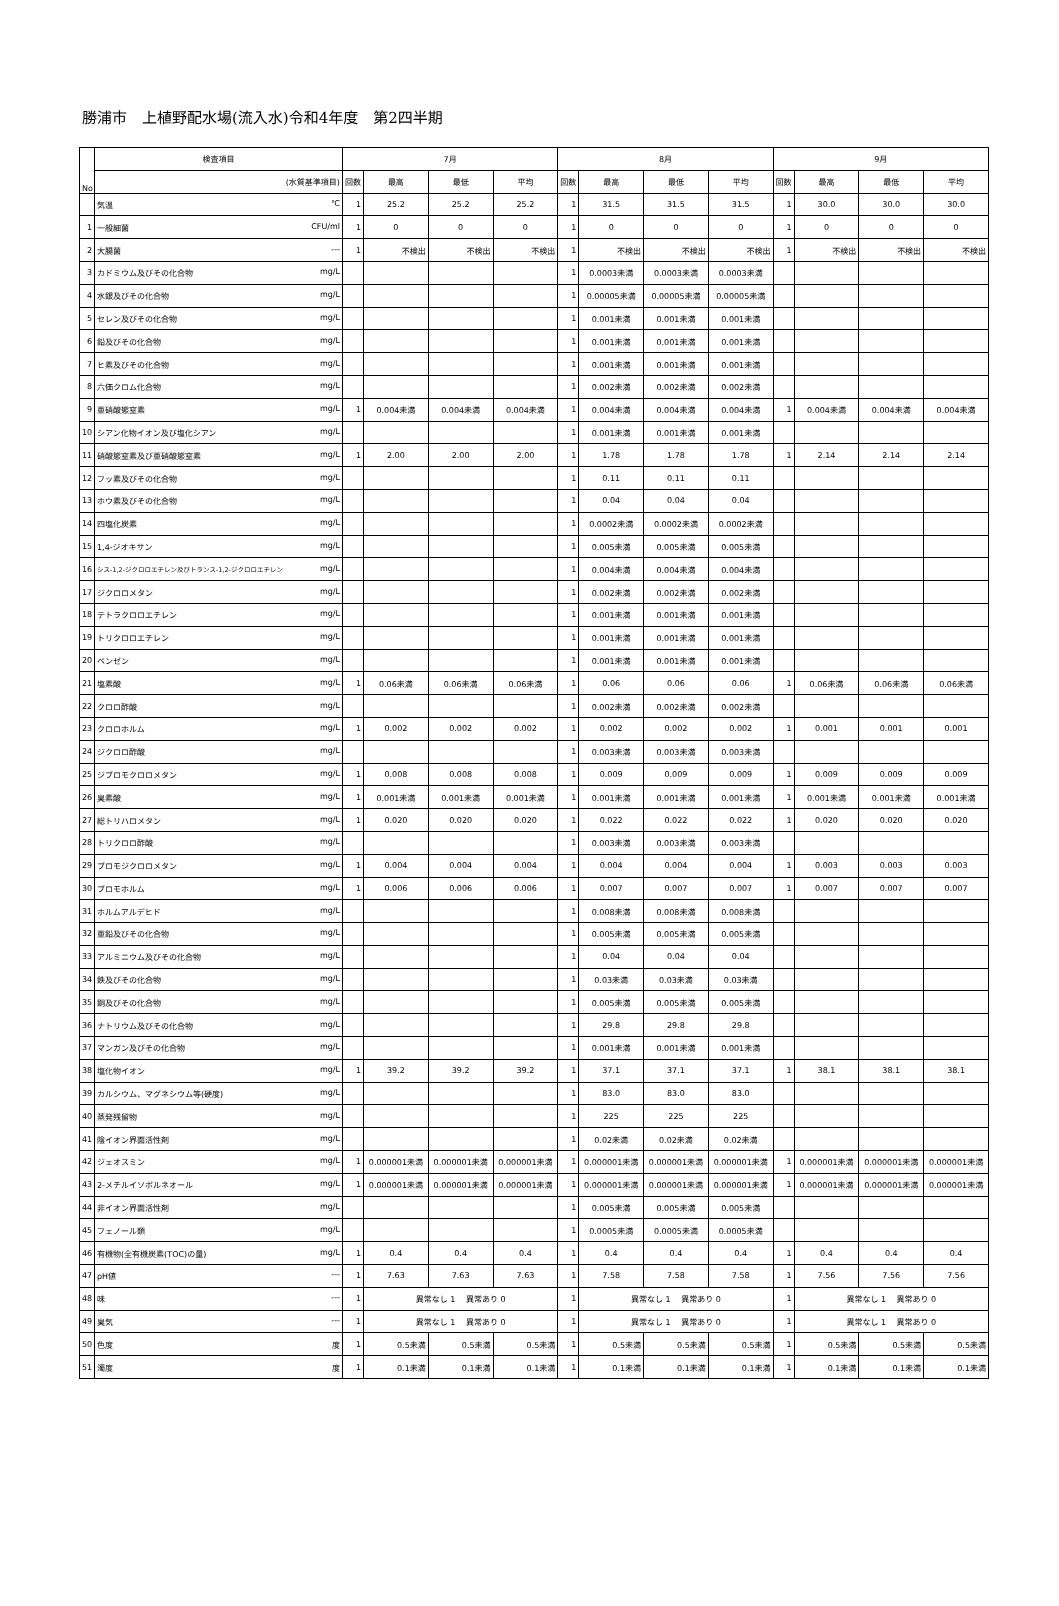勝浦市　上植野配水場(流入水)令和4年度　第2四半期
| No | 検査項目 | 7月 | | | | 8月 | | | | 9月 | | | |
| --- | --- | --- | --- | --- | --- | --- | --- | --- | --- | --- | --- | --- | --- |
| | (水質基準項目) | 回数 | 最高 | 最低 | 平均 | 回数 | 最高 | 最低 | 平均 | 回数 | 最高 | 最低 | 平均 |
| | 気温 ℃ | 1 | 25.2 | 25.2 | 25.2 | 1 | 31.5 | 31.5 | 31.5 | 1 | 30.0 | 30.0 | 30.0 |
| 1 | 一般細菌 CFU/ml | 1 | 0 | 0 | 0 | 1 | 0 | 0 | 0 | 1 | 0 | 0 | 0 |
| 2 | 大腸菌 --- | 1 | 不検出 | 不検出 | 不検出 | 1 | 不検出 | 不検出 | 不検出 | 1 | 不検出 | 不検出 | 不検出 |
| 3 | カドミウム及びその化合物 mg/L | | | | | 1 | 0.0003未満 | 0.0003未満 | 0.0003未満 | | | | |
| 4 | 水銀及びその化合物 mg/L | | | | | 1 | 0.00005未満 | 0.00005未満 | 0.00005未満 | | | | |
| 5 | セレン及びその化合物 mg/L | | | | | 1 | 0.001未満 | 0.001未満 | 0.001未満 | | | | |
| 6 | 鉛及びその化合物 mg/L | | | | | 1 | 0.001未満 | 0.001未満 | 0.001未満 | | | | |
| 7 | ヒ素及びその化合物 mg/L | | | | | 1 | 0.001未満 | 0.001未満 | 0.001未満 | | | | |
| 8 | 六価クロム化合物 mg/L | | | | | 1 | 0.002未満 | 0.002未満 | 0.002未満 | | | | |
| 9 | 亜硝酸態窒素 mg/L | 1 | 0.004未満 | 0.004未満 | 0.004未満 | 1 | 0.004未満 | 0.004未満 | 0.004未満 | 1 | 0.004未満 | 0.004未満 | 0.004未満 |
| 10 | シアン化物イオン及び塩化シアン mg/L | | | | | 1 | 0.001未満 | 0.001未満 | 0.001未満 | | | | |
| 11 | 硝酸態窒素及び亜硝酸態窒素 mg/L | 1 | 2.00 | 2.00 | 2.00 | 1 | 1.78 | 1.78 | 1.78 | 1 | 2.14 | 2.14 | 2.14 |
| 12 | フッ素及びその化合物 mg/L | | | | | 1 | 0.11 | 0.11 | 0.11 | | | | |
| 13 | ホウ素及びその化合物 mg/L | | | | | 1 | 0.04 | 0.04 | 0.04 | | | | |
| 14 | 四塩化炭素 mg/L | | | | | 1 | 0.0002未満 | 0.0002未満 | 0.0002未満 | | | | |
| 15 | 1,4-ジオキサン mg/L | | | | | 1 | 0.005未満 | 0.005未満 | 0.005未満 | | | | |
| 16 | シス-1,2-ジクロロエチレン及びトランス-1,2-ジクロロエチレン mg/L | | | | | 1 | 0.004未満 | 0.004未満 | 0.004未満 | | | | |
| 17 | ジクロロメタン mg/L | | | | | 1 | 0.002未満 | 0.002未満 | 0.002未満 | | | | |
| 18 | テトラクロロエチレン mg/L | | | | | 1 | 0.001未満 | 0.001未満 | 0.001未満 | | | | |
| 19 | トリクロロエチレン mg/L | | | | | 1 | 0.001未満 | 0.001未満 | 0.001未満 | | | | |
| 20 | ベンゼン mg/L | | | | | 1 | 0.001未満 | 0.001未満 | 0.001未満 | | | | |
| 21 | 塩素酸 mg/L | 1 | 0.06未満 | 0.06未満 | 0.06未満 | 1 | 0.06 | 0.06 | 0.06 | 1 | 0.06未満 | 0.06未満 | 0.06未満 |
| 22 | クロロ酢酸 mg/L | | | | | 1 | 0.002未満 | 0.002未満 | 0.002未満 | | | | |
| 23 | クロロホルム mg/L | 1 | 0.002 | 0.002 | 0.002 | 1 | 0.002 | 0.002 | 0.002 | 1 | 0.001 | 0.001 | 0.001 |
| 24 | ジクロロ酢酸 mg/L | | | | | 1 | 0.003未満 | 0.003未満 | 0.003未満 | | | | |
| 25 | ジブロモクロロメタン mg/L | 1 | 0.008 | 0.008 | 0.008 | 1 | 0.009 | 0.009 | 0.009 | 1 | 0.009 | 0.009 | 0.009 |
| 26 | 臭素酸 mg/L | 1 | 0.001未満 | 0.001未満 | 0.001未満 | 1 | 0.001未満 | 0.001未満 | 0.001未満 | 1 | 0.001未満 | 0.001未満 | 0.001未満 |
| 27 | 総トリハロメタン mg/L | 1 | 0.020 | 0.020 | 0.020 | 1 | 0.022 | 0.022 | 0.022 | 1 | 0.020 | 0.020 | 0.020 |
| 28 | トリクロロ酢酸 mg/L | | | | | 1 | 0.003未満 | 0.003未満 | 0.003未満 | | | | |
| 29 | ブロモジクロロメタン mg/L | 1 | 0.004 | 0.004 | 0.004 | 1 | 0.004 | 0.004 | 0.004 | 1 | 0.003 | 0.003 | 0.003 |
| 30 | ブロモホルム mg/L | 1 | 0.006 | 0.006 | 0.006 | 1 | 0.007 | 0.007 | 0.007 | 1 | 0.007 | 0.007 | 0.007 |
| 31 | ホルムアルデヒド mg/L | | | | | 1 | 0.008未満 | 0.008未満 | 0.008未満 | | | | |
| 32 | 亜鉛及びその化合物 mg/L | | | | | 1 | 0.005未満 | 0.005未満 | 0.005未満 | | | | |
| 33 | アルミニウム及びその化合物 mg/L | | | | | 1 | 0.04 | 0.04 | 0.04 | | | | |
| 34 | 鉄及びその化合物 mg/L | | | | | 1 | 0.03未満 | 0.03未満 | 0.03未満 | | | | |
| 35 | 銅及びその化合物 mg/L | | | | | 1 | 0.005未満 | 0.005未満 | 0.005未満 | | | | |
| 36 | ナトリウム及びその化合物 mg/L | | | | | 1 | 29.8 | 29.8 | 29.8 | | | | |
| 37 | マンガン及びその化合物 mg/L | | | | | 1 | 0.001未満 | 0.001未満 | 0.001未満 | | | | |
| 38 | 塩化物イオン mg/L | 1 | 39.2 | 39.2 | 39.2 | 1 | 37.1 | 37.1 | 37.1 | 1 | 38.1 | 38.1 | 38.1 |
| 39 | カルシウム、マグネシウム等(硬度) mg/L | | | | | 1 | 83.0 | 83.0 | 83.0 | | | | |
| 40 | 蒸発残留物 mg/L | | | | | 1 | 225 | 225 | 225 | | | | |
| 41 | 陰イオン界面活性剤 mg/L | | | | | 1 | 0.02未満 | 0.02未満 | 0.02未満 | | | | |
| 42 | ジェオスミン mg/L | 1 | 0.000001未満 | 0.000001未満 | 0.000001未満 | 1 | 0.000001未満 | 0.000001未満 | 0.000001未満 | 1 | 0.000001未満 | 0.000001未満 | 0.000001未満 |
| 43 | 2-メチルイソボルネオール mg/L | 1 | 0.000001未満 | 0.000001未満 | 0.000001未満 | 1 | 0.000001未満 | 0.000001未満 | 0.000001未満 | 1 | 0.000001未満 | 0.000001未満 | 0.000001未満 |
| 44 | 非イオン界面活性剤 mg/L | | | | | 1 | 0.005未満 | 0.005未満 | 0.005未満 | | | | |
| 45 | フェノール類 mg/L | | | | | 1 | 0.0005未満 | 0.0005未満 | 0.0005未満 | | | | |
| 46 | 有機物(全有機炭素(TOC)の量) mg/L | 1 | 0.4 | 0.4 | 0.4 | 1 | 0.4 | 0.4 | 0.4 | 1 | 0.4 | 0.4 | 0.4 |
| 47 | pH値 --- | 1 | 7.63 | 7.63 | 7.63 | 1 | 7.58 | 7.58 | 7.58 | 1 | 7.56 | 7.56 | 7.56 |
| 48 | 味 --- | 1 | 異常なし 1 異常あり 0 | | | 1 | 異常なし 1 異常あり 0 | | | 1 | 異常なし 1 異常あり 0 | | |
| 49 | 臭気 --- | 1 | 異常なし 1 異常あり 0 | | | 1 | 異常なし 1 異常あり 0 | | | 1 | 異常なし 1 異常あり 0 | | |
| 50 | 色度 度 | 1 | 0.5未満 | 0.5未満 | 0.5未満 | 1 | 0.5未満 | 0.5未満 | 0.5未満 | 1 | 0.5未満 | 0.5未満 | 0.5未満 |
| 51 | 濁度 度 | 1 | 0.1未満 | 0.1未満 | 0.1未満 | 1 | 0.1未満 | 0.1未満 | 0.1未満 | 1 | 0.1未満 | 0.1未満 | 0.1未満 |